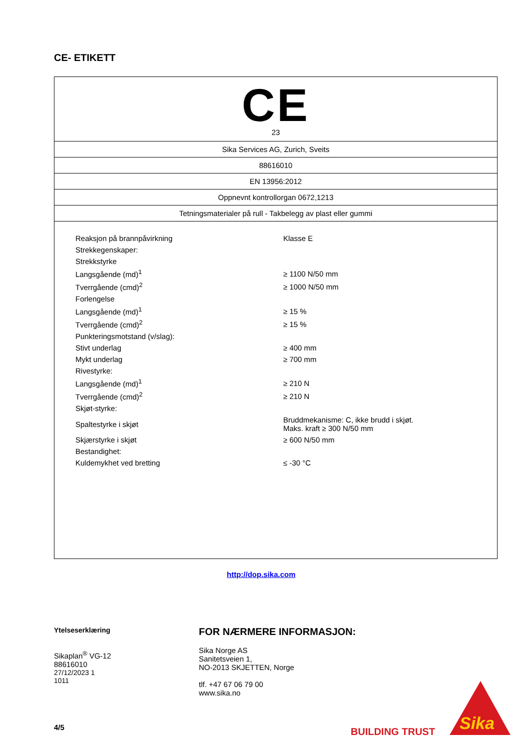CE- ETIKETT
CE
23
Sika Services AG, Zurich, Sveits
88616010
EN 13956:2012
Oppnevnt kontrollorgan 0672,1213
Tetningsmaterialer på rull - Takbelegg av plast eller gummi
| Reaksjon på brannpåvirkning | Klasse E |
| Strekkegenskaper: | |
| Strekkstyrke | |
| Langsgående (md)<sup>1</sup> | ≥ 1100 N/50 mm |
| Tverrgående (cmd)<sup>2</sup> | ≥ 1000 N/50 mm |
| Forlengelse | |
| Langsgående (md)<sup>1</sup> | ≥ 15 % |
| Tverrgående (cmd)<sup>2</sup> | ≥ 15 % |
| Punkteringsmotstand (v/slag): | |
| Stivt underlag | ≥ 400 mm |
| Mykt underlag | ≥ 700 mm |
| Rivestyrke: | |
| Langsgående (md)<sup>1</sup> | ≥ 210 N |
| Tverrgående (cmd)<sup>2</sup> | ≥ 210 N |
| Skjøt-styrke: | |
| Spaltestyrke i skjøt | Bruddmekanisme: C, ikke brudd i skjøt. Maks. kraft ≥ 300 N/50 mm |
| Skjærstyrke i skjøt | ≥ 600 N/50 mm |
| Bestandighet: | |
| Kuldemykhet ved bretting | ≤ -30 °C |
http://dop.sika.com
Ytelseserklæring
Sikaplan<sup>®</sup> VG-12
88616010
27/12/2023 1
1011
FOR NÆRMERE INFORMASJON:
Sika Norge AS
Sanitetsveien 1,
NO-2013 SKJETTEN, Norge
tlf. +47 67 06 79 00
www.sika.no
4/5 BUILDING TRUST
Sika